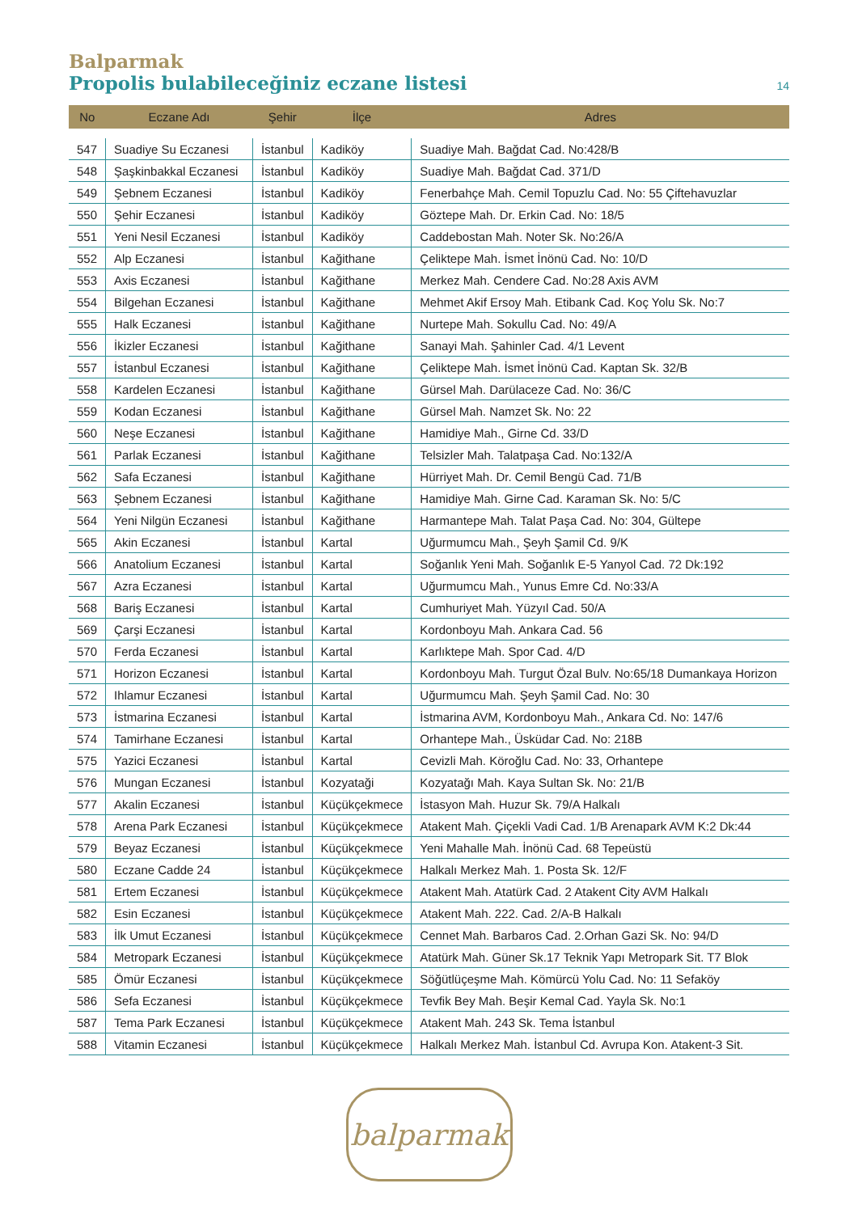Balparmak
Propolis bulabileceğiniz eczane listesi 14
| No | Eczane Adı | Şehir | İlçe | Adres |
| --- | --- | --- | --- | --- |
| 547 | Suadiye Su Eczanesi | İstanbul | Kadiköy | Suadiye Mah. Bağdat Cad. No:428/B |
| 548 | Şaşkinbakkal Eczanesi | İstanbul | Kadiköy | Suadiye Mah. Bağdat Cad. 371/D |
| 549 | Şebnem Eczanesi | İstanbul | Kadiköy | Fenerbahçe Mah. Cemil Topuzlu Cad. No: 55 Çiftehavuzlar |
| 550 | Şehir Eczanesi | İstanbul | Kadiköy | Göztepe Mah. Dr. Erkin Cad. No: 18/5 |
| 551 | Yeni Nesil Eczanesi | İstanbul | Kadiköy | Caddebostan Mah. Noter Sk. No:26/A |
| 552 | Alp Eczanesi | İstanbul | Kağithane | Çeliktepe Mah. İsmet İnönü Cad. No: 10/D |
| 553 | Axis Eczanesi | İstanbul | Kağithane | Merkez Mah. Cendere Cad. No:28 Axis AVM |
| 554 | Bilgehan Eczanesi | İstanbul | Kağithane | Mehmet Akif Ersoy Mah. Etibank Cad. Koç Yolu Sk. No:7 |
| 555 | Halk Eczanesi | İstanbul | Kağithane | Nurtepe Mah. Sokullu Cad. No: 49/A |
| 556 | İkizler Eczanesi | İstanbul | Kağithane | Sanayi Mah. Şahinler Cad. 4/1 Levent |
| 557 | İstanbul Eczanesi | İstanbul | Kağithane | Çeliktepe Mah. İsmet İnönü Cad. Kaptan Sk. 32/B |
| 558 | Kardelen Eczanesi | İstanbul | Kağithane | Gürsel Mah. Darülaceze Cad. No: 36/C |
| 559 | Kodan Eczanesi | İstanbul | Kağithane | Gürsel Mah. Namzet Sk. No: 22 |
| 560 | Neşe Eczanesi | İstanbul | Kağithane | Hamidiye Mah., Girne Cd. 33/D |
| 561 | Parlak Eczanesi | İstanbul | Kağithane | Telsizler Mah. Talatpaşa Cad. No:132/A |
| 562 | Safa Eczanesi | İstanbul | Kağithane | Hürriyet Mah. Dr. Cemil Bengü Cad. 71/B |
| 563 | Şebnem Eczanesi | İstanbul | Kağithane | Hamidiye Mah. Girne Cad. Karaman Sk. No: 5/C |
| 564 | Yeni Nilgün Eczanesi | İstanbul | Kağithane | Harmantepe Mah. Talat Paşa Cad. No: 304, Gültepe |
| 565 | Akin Eczanesi | İstanbul | Kartal | Uğurmumcu Mah., Şeyh Şamil Cd. 9/K |
| 566 | Anatolium Eczanesi | İstanbul | Kartal | Soğanlık Yeni Mah. Soğanlık E-5 Yanyol Cad. 72 Dk:192 |
| 567 | Azra Eczanesi | İstanbul | Kartal | Uğurmumcu Mah., Yunus Emre Cd. No:33/A |
| 568 | Bariş Eczanesi | İstanbul | Kartal | Cumhuriyet Mah. Yüzyıl Cad. 50/A |
| 569 | Çarşi Eczanesi | İstanbul | Kartal | Kordonboyu Mah. Ankara Cad. 56 |
| 570 | Ferda Eczanesi | İstanbul | Kartal | Karlıktepe Mah. Spor Cad. 4/D |
| 571 | Horizon Eczanesi | İstanbul | Kartal | Kordonboyu Mah. Turgut Özal Bulv. No:65/18 Dumankaya Horizon |
| 572 | Ihlamur Eczanesi | İstanbul | Kartal | Uğurmumcu Mah. Şeyh Şamil Cad. No: 30 |
| 573 | İstmarina Eczanesi | İstanbul | Kartal | İstmarina AVM, Kordonboyu Mah., Ankara Cd. No: 147/6 |
| 574 | Tamirhane Eczanesi | İstanbul | Kartal | Orhantepe Mah., Üsküdar Cad. No: 218B |
| 575 | Yazici Eczanesi | İstanbul | Kartal | Cevizli Mah. Köroğlu Cad. No: 33, Orhantepe |
| 576 | Mungan Eczanesi | İstanbul | Kozyataği | Kozyatağı Mah. Kaya Sultan Sk. No: 21/B |
| 577 | Akalin Eczanesi | İstanbul | Küçükçekmece | İstasyon Mah. Huzur Sk. 79/A Halkalı |
| 578 | Arena Park Eczanesi | İstanbul | Küçükçekmece | Atakent Mah. Çiçekli Vadi Cad. 1/B Arenapark AVM K:2 Dk:44 |
| 579 | Beyaz Eczanesi | İstanbul | Küçükçekmece | Yeni Mahalle Mah. İnönü Cad. 68 Tepeüstü |
| 580 | Eczane Cadde 24 | İstanbul | Küçükçekmece | Halkalı Merkez Mah. 1. Posta Sk. 12/F |
| 581 | Ertem Eczanesi | İstanbul | Küçükçekmece | Atakent Mah. Atatürk Cad. 2 Atakent City AVM Halkalı |
| 582 | Esin Eczanesi | İstanbul | Küçükçekmece | Atakent Mah. 222. Cad. 2/A-B Halkalı |
| 583 | İlk Umut Eczanesi | İstanbul | Küçükçekmece | Cennet Mah. Barbaros Cad. 2.Orhan Gazi Sk. No: 94/D |
| 584 | Metropark Eczanesi | İstanbul | Küçükçekmece | Atatürk Mah. Güner Sk.17 Teknik Yapı Metropark Sit. T7 Blok |
| 585 | Ömür Eczanesi | İstanbul | Küçükçekmece | Söğütlüçeşme Mah. Kömürcü Yolu Cad. No: 11 Sefaköy |
| 586 | Sefa Eczanesi | İstanbul | Küçükçekmece | Tevfik Bey Mah. Beşir Kemal Cad. Yayla Sk. No:1 |
| 587 | Tema Park Eczanesi | İstanbul | Küçükçekmece | Atakent Mah. 243 Sk. Tema İstanbul |
| 588 | Vitamin Eczanesi | İstanbul | Küçükçekmece | Halkalı Merkez Mah. İstanbul Cd. Avrupa Kon. Atakent-3 Sit. |
balparmak